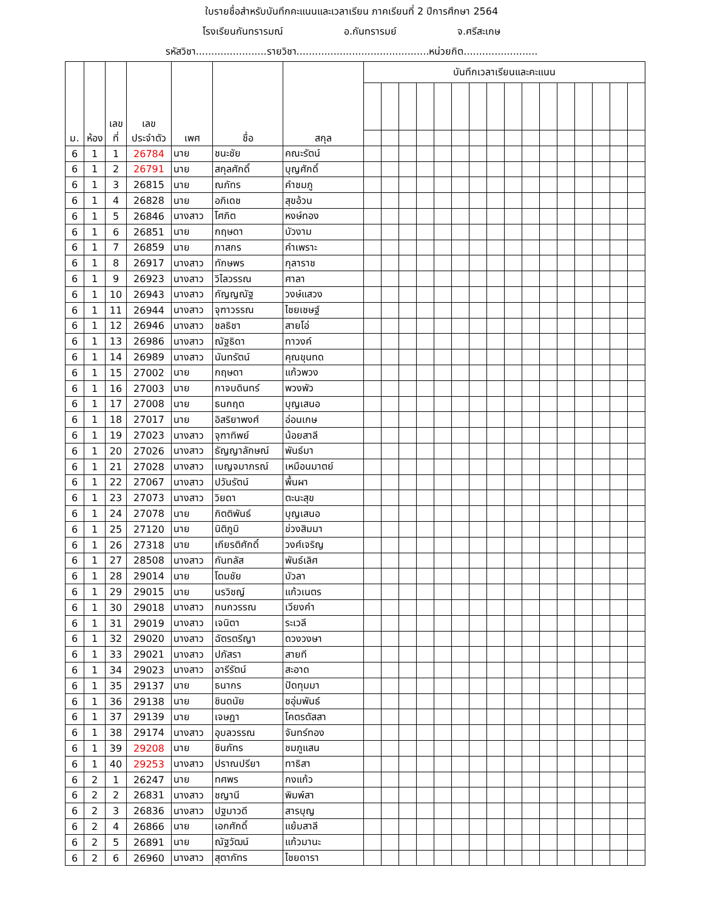ใบรายชื่อสำหรับบันทึกคะแนนและเวลาเรียน ภาคเรียนที่ 2 ปีการศึกษา 2564
โรงเรียนกันทรารมณ์ อ.กันทรารมย์ จ.ศรีสะเกษ
รหัสวิชา.......................รายวิชา...........................................หน่วยกิต........................
| ม. | ห้อง | เลข ที่ | เลข ประจำตัว | เพศ | ชื่อ | สกุล | บันทึกเวลาเรียนและคะแนน | | | | | | | | | | | | | | | |
| --- | --- | --- | --- | --- | --- | --- | --- | --- | --- | --- | --- | --- | --- | --- | --- | --- | --- | --- | --- | --- | --- | --- |
| 6 | 1 | 1 | 26784 | นาย | ชนะชัย | คณะรัตน์ | | | | | | | | | | | | | | | | |
| 6 | 1 | 2 | 26791 | นาย | สกุลศักดิ์ | บุญศักดิ์ | | | | | | | | | | | | | | | | |
| 6 | 1 | 3 | 26815 | นาย | ณภัทร | คำชมภู | | | | | | | | | | | | | | | | |
| 6 | 1 | 4 | 26828 | นาย | อภิเดช | สุขอ้วน | | | | | | | | | | | | | | | | |
| 6 | 1 | 5 | 26846 | นางสาว | โศภิต | หงษ์ทอง | | | | | | | | | | | | | | | | |
| 6 | 1 | 6 | 26851 | นาย | กฤษดา | บัวงาม | | | | | | | | | | | | | | | | |
| 6 | 1 | 7 | 26859 | นาย | ภาสกร | คำเพราะ | | | | | | | | | | | | | | | | |
| 6 | 1 | 8 | 26917 | นางสาว | ทักษพร | กุลาราช | | | | | | | | | | | | | | | | |
| 6 | 1 | 9 | 26923 | นางสาว | วิไลวรรณ | ศาลา | | | | | | | | | | | | | | | | |
| 6 | 1 | 10 | 26943 | นางสาว | กัญญณัฐ | วงษ์แสวง | | | | | | | | | | | | | | | | |
| 6 | 1 | 11 | 26944 | นางสาว | จุฑาวรรณ | ไชยเชษฐ์ | | | | | | | | | | | | | | | | |
| 6 | 1 | 12 | 26946 | นางสาว | ชลธิชา | สายโอ่ | | | | | | | | | | | | | | | | |
| 6 | 1 | 13 | 26986 | นางสาว | ณัฐธิดา | ทาวงค์ | | | | | | | | | | | | | | | | |
| 6 | 1 | 14 | 26989 | นางสาว | นันทรัตน์ | คุณขุนทด | | | | | | | | | | | | | | | | |
| 6 | 1 | 15 | 27002 | นาย | กฤษดา | แก้วพวง | | | | | | | | | | | | | | | | |
| 6 | 1 | 16 | 27003 | นาย | กาจบดินทร์ | พวงพัว | | | | | | | | | | | | | | | | |
| 6 | 1 | 17 | 27008 | นาย | ธนกฤต | บุญเสนอ | | | | | | | | | | | | | | | | |
| 6 | 1 | 18 | 27017 | นาย | อิสริยาพงศ์ | อ่อนเกษ | | | | | | | | | | | | | | | | |
| 6 | 1 | 19 | 27023 | นางสาว | จุฑาทิพย์ | น้อยสาลี | | | | | | | | | | | | | | | | |
| 6 | 1 | 20 | 27026 | นางสาว | ธัญญาลักษณ์ | พันธ์มา | | | | | | | | | | | | | | | | |
| 6 | 1 | 21 | 27028 | นางสาว | เบญจมาภรณ์ | เหมือนมาตย์ | | | | | | | | | | | | | | | | |
| 6 | 1 | 22 | 27067 | นางสาว | ปวันรัตน์ | พื้นผา | | | | | | | | | | | | | | | | |
| 6 | 1 | 23 | 27073 | นางสาว | วิยดา | ตะนะสุข | | | | | | | | | | | | | | | | |
| 6 | 1 | 24 | 27078 | นาย | กิตติพันธ์ | บุญเสนอ | | | | | | | | | | | | | | | | |
| 6 | 1 | 25 | 27120 | นาย | นิติภูมิ | ข่วงสิมมา | | | | | | | | | | | | | | | | |
| 6 | 1 | 26 | 27318 | นาย | เกียรติศักดิ์ | วงศ์เจริญ | | | | | | | | | | | | | | | | |
| 6 | 1 | 27 | 28508 | นางสาว | กันทลัส | พันธ์เลิศ | | | | | | | | | | | | | | | | |
| 6 | 1 | 28 | 29014 | นาย | โดมชัย | บัวลา | | | | | | | | | | | | | | | | |
| 6 | 1 | 29 | 29015 | นาย | นรวิชญ์ | แก้วเนตร | | | | | | | | | | | | | | | | |
| 6 | 1 | 30 | 29018 | นางสาว | กนกวรรณ | เวียงคำ | | | | | | | | | | | | | | | | |
| 6 | 1 | 31 | 29019 | นางสาว | เจนิตา | ระเวลี | | | | | | | | | | | | | | | | |
| 6 | 1 | 32 | 29020 | นางสาว | ฉัตรตรีญา | ดวงวงษา | | | | | | | | | | | | | | | | |
| 6 | 1 | 33 | 29021 | นางสาว | ปภัสรา | สายที | | | | | | | | | | | | | | | | |
| 6 | 1 | 34 | 29023 | นางสาว | อารีรัตน์ | สะอาด | | | | | | | | | | | | | | | | |
| 6 | 1 | 35 | 29137 | นาย | ธนากร | ปัดทุมมา | | | | | | | | | | | | | | | | |
| 6 | 1 | 36 | 29138 | นาย | ชินดนัย | ชอุ่มพันธ์ | | | | | | | | | | | | | | | | |
| 6 | 1 | 37 | 29139 | นาย | เจษฎา | โคตรตัสสา | | | | | | | | | | | | | | | | |
| 6 | 1 | 38 | 29174 | นางสาว | อุบลวรรณ | จันทร์ทอง | | | | | | | | | | | | | | | | |
| 6 | 1 | 39 | 29208 | นาย | ชินภัทร | ชมภูแสน | | | | | | | | | | | | | | | | |
| 6 | 1 | 40 | 29253 | นางสาว | ปราณปรียา | ทาธิสา | | | | | | | | | | | | | | | | |
| 6 | 2 | 1 | 26247 | นาย | ทศพร | กงแก้ว | | | | | | | | | | | | | | | | |
| 6 | 2 | 2 | 26831 | นางสาว | ชญานี | พิมพ์สา | | | | | | | | | | | | | | | | |
| 6 | 2 | 3 | 26836 | นางสาว | ปฐมาวดี | สารบุญ | | | | | | | | | | | | | | | | |
| 6 | 2 | 4 | 26866 | นาย | เอกศักดิ์ | แย้มสาลี | | | | | | | | | | | | | | | | |
| 6 | 2 | 5 | 26891 | นาย | ณัฐวัฒน์ | แก้วมานะ | | | | | | | | | | | | | | | | |
| 6 | 2 | 6 | 26960 | นางสาว | สุตาภัทร | ไชยดารา | | | | | | | | | | | | | | | | |